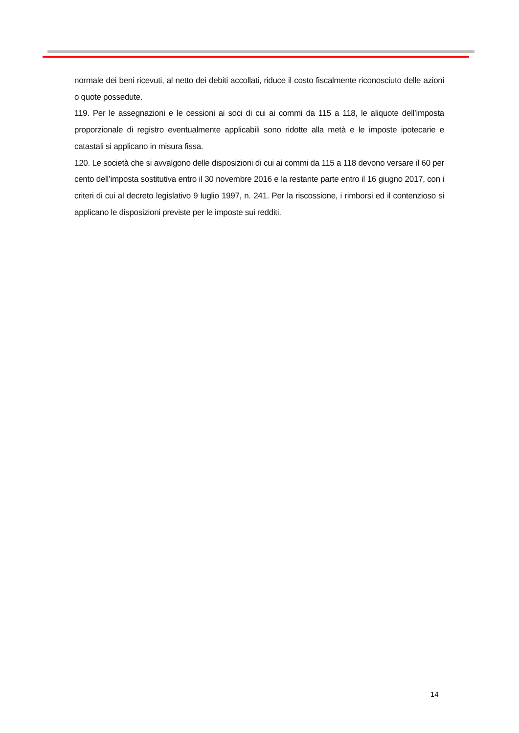normale dei beni ricevuti, al netto dei debiti accollati, riduce il costo fiscalmente riconosciuto delle azioni o quote possedute.
119. Per le assegnazioni e le cessioni ai soci di cui ai commi da 115 a 118, le aliquote dell’imposta proporzionale di registro eventualmente applicabili sono ridotte alla metà e le imposte ipotecarie e catastali si applicano in misura fissa.
120. Le società che si avvalgono delle disposizioni di cui ai commi da 115 a 118 devono versare il 60 per cento dell’imposta sostitutiva entro il 30 novembre 2016 e la restante parte entro il 16 giugno 2017, con i criteri di cui al decreto legislativo 9 luglio 1997, n. 241. Per la riscossione, i rimborsi ed il contenzioso si applicano le disposizioni previste per le imposte sui redditi.
14